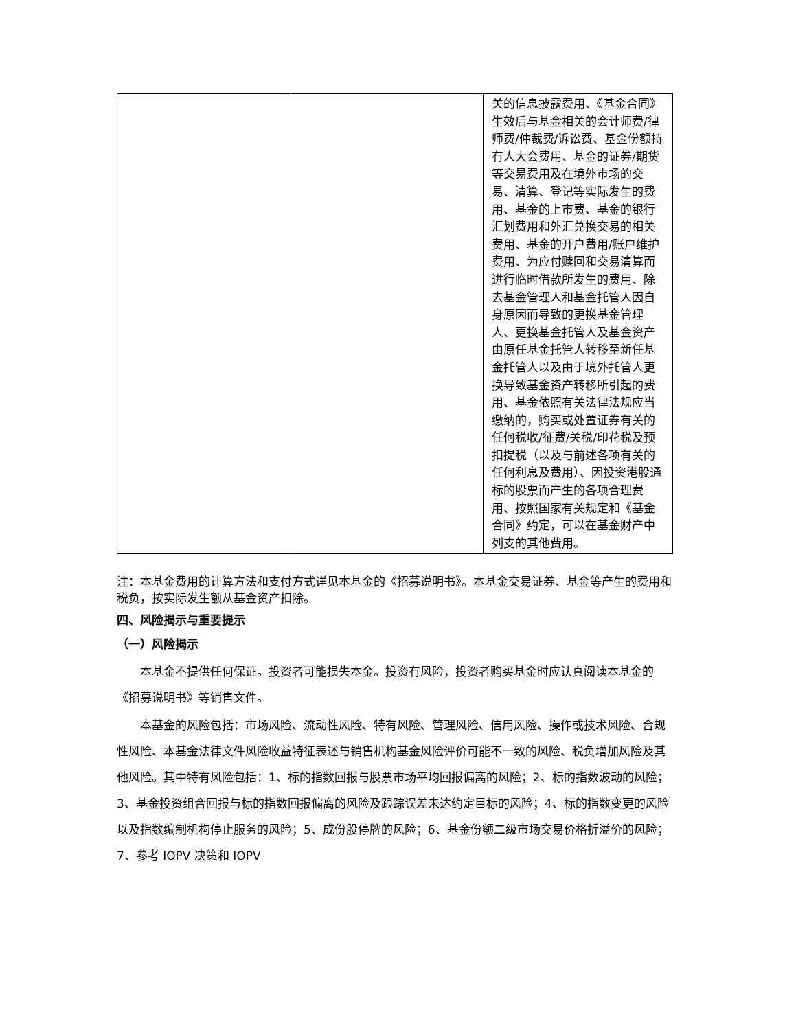| | | 关的信息披露费用、《基金合同》生效后与基金相关的会计师费/律师费/仲裁费/诉讼费、基金份额持有人大会费用、基金的证券/期货等交易费用及在境外市场的交易、清算、登记等实际发生的费用、基金的上市费、基金的银行汇划费用和外汇兑换交易的相关费用、基金的开户费用/账户维护费用、为应付赎回和交易清算而进行临时借款所发生的费用、除去基金管理人和基金托管人因自身原因而导致的更换基金管理人、更换基金托管人及基金资产由原任基金托管人转移至新任基金托管人以及由于境外托管人更换导致基金资产转移所引起的费用、基金依照有关法律法规应当缴纳的，购买或处置证券有关的任何税收/征费/关税/印花税及预扣提税（以及与前述各项有关的任何利息及费用）、因投资港股通标的股票而产生的各项合理费用、按照国家有关规定和《基金合同》约定，可以在基金财产中列支的其他费用。 |
注：本基金费用的计算方法和支付方式详见本基金的《招募说明书》。本基金交易证券、基金等产生的费用和税负，按实际发生额从基金资产扣除。
四、风险揭示与重要提示
（一）风险揭示
本基金不提供任何保证。投资者可能损失本金。投资有风险，投资者购买基金时应认真阅读本基金的《招募说明书》等销售文件。
本基金的风险包括：市场风险、流动性风险、特有风险、管理风险、信用风险、操作或技术风险、合规性风险、本基金法律文件风险收益特征表述与销售机构基金风险评价可能不一致的风险、税负增加风险及其他风险。其中特有风险包括：1、标的指数回报与股票市场平均回报偏离的风险；2、标的指数波动的风险；3、基金投资组合回报与标的指数回报偏离的风险及跟踪误差未达约定目标的风险；4、标的指数变更的风险以及指数编制机构停止服务的风险；5、成份股停牌的风险；6、基金份额二级市场交易价格折溢价的风险；7、参考 IOPV 决策和 IOPV